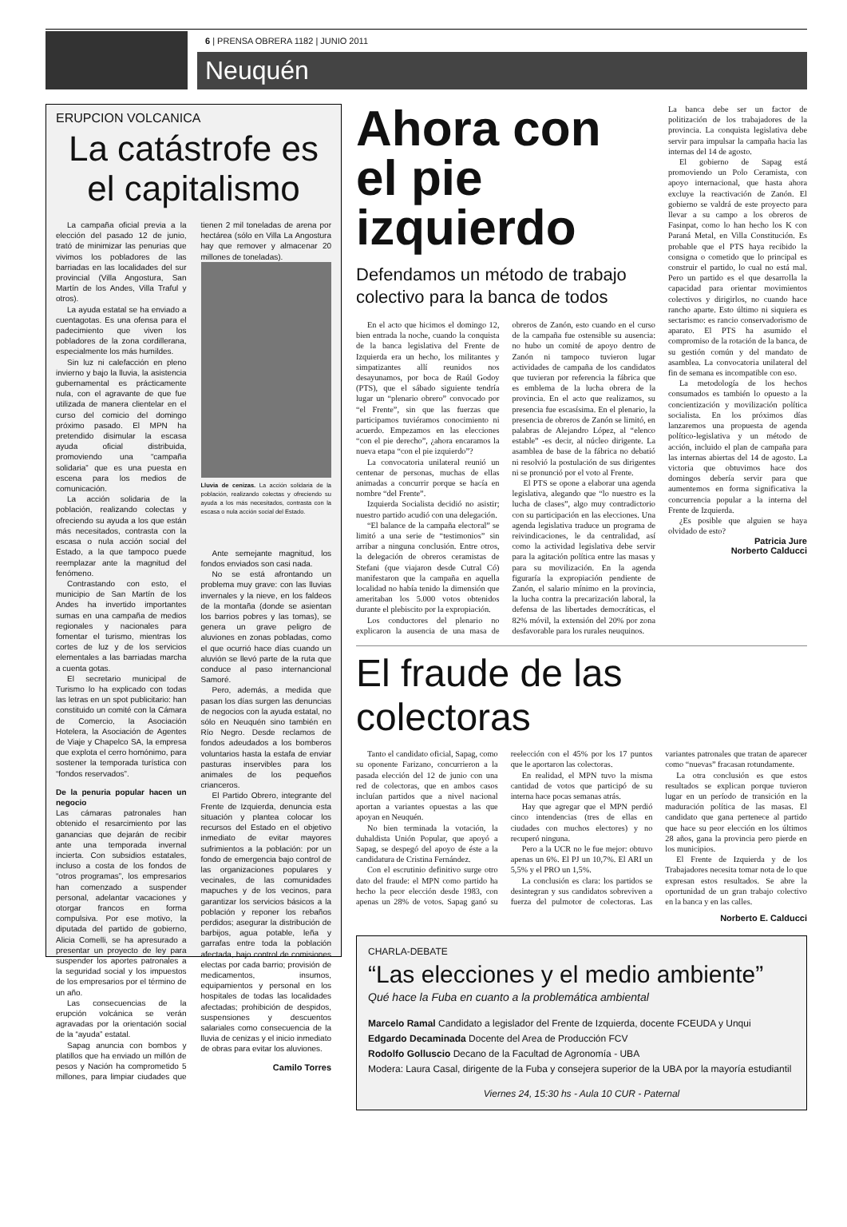6 | PRENSA OBRERA 1182 | JUNIO 2011
Neuquén
ERUPCION VOLCANICA
La catástrofe es el capitalismo
La campaña oficial previa a la elección del pasado 12 de junio, trató de minimizar las penurias que vivimos los pobladores de las barriadas en las localidades del sur provincial (Villa Angostura, San Martín de los Andes, Villa Traful y otros).
La ayuda estatal se ha enviado a cuentagotas. Es una ofensa para el padecimiento que viven los pobladores de la zona cordillerana, especialmente los más humildes.
Sin luz ni calefacción en pleno invierno y bajo la lluvia, la asistencia gubernamental es prácticamente nula, con el agravante de que fue utilizada de manera clientelar en el curso del comicio del domingo próximo pasado. El MPN ha pretendido disimular la escasa ayuda oficial distribuida, promoviendo una “campaña solidaria” que es una puesta en escena para los medios de comunicación.
La acción solidaria de la población, realizando colectas y ofreciendo su ayuda a los que están más necesitados, contrasta con la escasa o nula acción social del Estado, a la que tampoco puede reemplazar ante la magnitud del fenómeno.
Contrastando con esto, el municipio de San Martín de los Andes ha invertido importantes sumas en una campaña de medios regionales y nacionales para fomentar el turismo, mientras los cortes de luz y de los servicios elementales a las barriadas marcha a cuenta gotas.
El secretario municipal de Turismo lo ha explicado con todas las letras en un spot publicitario: han constituido un comité con la Cámara de Comercio, la Asociación Hotelera, la Asociación de Agentes de Viaje y Chapelco SA, la empresa que explota el cerro homónimo, para sostener la temporada turística con “fondos reservados”.
De la penuria popular hacen un negocio
Las cámaras patronales han obtenido el resarcimiento por las ganancias que dejarán de recibir ante una temporada invernal incierta. Con subsidios estatales, incluso a costa de los fondos de “otros programas”, los empresarios han comenzado a suspender personal, adelantar vacaciones y otorgar francos en forma compulsiva. Por ese motivo, la diputada del partido de gobierno, Alicia Comelli, se ha apresurado a presentar un proyecto de ley para suspender los aportes patronales a la seguridad social y los impuestos de los empresarios por el término de un año.
Las consecuencias de la erupción volcánica se verán agravadas por la orientación social de la “ayuda” estatal.
Sapag anuncia con bombos y platillos que ha enviado un millón de pesos y Nación ha comprometido 5 millones, para limpiar ciudades que tienen 2 mil toneladas de arena por hectárea (sólo en Villa La Angostura hay que remover y almacenar 20 millones de toneladas).
Lluvia de cenizas. La acción solidaria de la población, realizando colectas y ofreciendo su ayuda a los más necesitados, contrasta con la escasa o nula acción social del Estado.
Ante semejante magnitud, los fondos enviados son casi nada.
No se está afrontando un problema muy grave: con las lluvias invernales y la nieve, en los faldeos de la montaña (donde se asientan los barrios pobres y las tomas), se genera un grave peligro de aluviones en zonas pobladas, como el que ocurrió hace días cuando un aluvión se llevó parte de la ruta que conduce al paso internancional Samoré.
Pero, además, a medida que pasan los días surgen las denuncias de negocios con la ayuda estatal, no sólo en Neuquén sino también en Río Negro. Desde reclamos de fondos adeudados a los bomberos voluntarios hasta la estafa de enviar pasturas inservibles para los animales de los pequeños crianceros.
El Partido Obrero, integrante del Frente de Izquierda, denuncia esta situación y plantea colocar los recursos del Estado en el objetivo inmediato de evitar mayores sufrimientos a la población: por un fondo de emergencia bajo control de las organizaciones populares y vecinales, de las comunidades mapuches y de los vecinos, para garantizar los servicios básicos a la población y reponer los rebaños perdidos; asegurar la distribución de barbijos, agua potable, leña y garrafas entre toda la población afectada, bajo control de comisiones electas por cada barrio; provisión de medicamentos, insumos, equipamientos y personal en los hospitales de todas las localidades afectadas; prohibición de despidos, suspensiones y descuentos salariales como consecuencia de la lluvia de cenizas y el inicio inmediato de obras para evitar los aluviones.
Camilo Torres
Ahora con el pie izquierdo
Defendamos un método de trabajo colectivo para la banca de todos
En el acto que hicimos el domingo 12, bien entrada la noche, cuando la conquista de la banca legislativa del Frente de Izquierda era un hecho, los militantes y simpatizantes allí reunidos nos desayunamos, por boca de Raúl Godoy (PTS), que el sábado siguiente tendría lugar un “plenario obrero” convocado por “el Frente”, sin que las fuerzas que participamos tuviéramos conocimiento ni acuerdo. Empezamos en las elecciones “con el pie derecho”, ¿ahora encaramos la nueva etapa “con el pie izquierdo”?
La convocatoria unilateral reunió un centenar de personas, muchas de ellas animadas a concurrir porque se hacía en nombre “del Frente”.
Izquierda Socialista decidió no asistir; nuestro partido acudió con una delegación.
“El balance de la campaña electoral” se limitó a una serie de “testimonios” sin arribar a ninguna conclusión. Entre otros, la delegación de obreros ceramistas de Stefani (que viajaron desde Cutral Có) manifestaron que la campaña en aquella localidad no había tenido la dimensión que ameritaban los 5.000 votos obtenidos durante el plebiscito por la expropiación.
Los conductores del plenario no explicaron la ausencia de una masa de obreros de Zanón, esto cuando en el curso de la campaña fue ostensible su ausencia: no hubo un comité de apoyo dentro de Zanón ni tampoco tuvieron lugar actividades de campaña de los candidatos que tuvieran por referencia la fábrica que es emblema de la lucha obrera de la provincia. En el acto que realizamos, su presencia fue escasísima. En el plenario, la presencia de obreros de Zanón se limitó, en palabras de Alejandro López, al “elenco estable” -es decir, al núcleo dirigente. La asamblea de base de la fábrica no debatió ni resolvió la postulación de sus dirigentes ni se pronunció por el voto al Frente.
El PTS se opone a elaborar una agenda legislativa, alegando que “lo nuestro es la lucha de clases”, algo muy contradictorio con su participación en las elecciones. Una agenda legislativa traduce un programa de reivindicaciones, le da centralidad, así como la actividad legislativa debe servir para la agitación política entre las masas y para su movilización. En la agenda figuraría la expropiación pendiente de Zanón, el salario mínimo en la provincia, la lucha contra la precarización laboral, la defensa de las libertades democráticas, el 82% móvil, la extensión del 20% por zona desfavorable para los rurales neuquinos.
La banca debe ser un factor de politización de los trabajadores de la provincia. La conquista legislativa debe servir para impulsar la campaña hacia las internas del 14 de agosto.
El gobierno de Sapag está promoviendo un Polo Ceramista, con apoyo internacional, que hasta ahora excluye la reactivación de Zanón. El gobierno se valdrá de este proyecto para llevar a su campo a los obreros de Fasinpat, como lo han hecho los K con Paraná Metal, en Villa Constitución. Es probable que el PTS haya recibido la consigna o cometido que lo principal es construir el partido, lo cual no está mal. Pero un partido es el que desarrolla la capacidad para orientar movimientos colectivos y dirigirlos, no cuando hace rancho aparte. Esto último ni siquiera es sectarismo: es rancio conservadorismo de aparato. El PTS ha asumido el compromiso de la rotación de la banca, de su gestión común y del mandato de asamblea. La convocatoria unilateral del fin de semana es incompatible con eso.
La metodología de los hechos consumados es también lo opuesto a la concientización y movilización política socialista. En los próximos días lanzaremos una propuesta de agenda político-legislativa y un método de acción, incluido el plan de campaña para las internas abiertas del 14 de agosto. La victoria que obtuvimos hace dos domingos debería servir para que aumentemos en forma significativa la concurrencia popular a la interna del Frente de Izquierda.
¿Es posible que alguien se haya olvidado de esto?
Patricia Jure
Norberto Calducci
El fraude de las colectoras
Tanto el candidato oficial, Sapag, como su oponente Farizano, concurrieron a la pasada elección del 12 de junio con una red de colectoras, que en ambos casos incluían partidos que a nivel nacional aportan a variantes opuestas a las que apoyan en Neuquén.
No bien terminada la votación, la duhaldista Unión Popular, que apoyó a Sapag, se despegó del apoyo de éste a la candidatura de Cristina Fernández.
Con el escrutinio definitivo surge otro dato del fraude: el MPN como partido ha hecho la peor elección desde 1983, con apenas un 28% de votos. Sapag ganó su reelección con el 45% por los 17 puntos que le aportaron las colectoras.
En realidad, el MPN tuvo la misma cantidad de votos que participó de su interna hace pocas semanas atrás.
Hay que agregar que el MPN perdió cinco intendencias (tres de ellas en ciudades con muchos electores) y no recuperó ninguna.
Pero a la UCR no le fue mejor: obtuvo apenas un 6%. El PJ un 10,7%. El ARI un 5,5% y el PRO un 1,5%.
La conclusión es clara: los partidos se desintegran y sus candidatos sobreviven a fuerza del pulmotor de colectoras. Las variantes patronales que tratan de aparecer como “nuevas” fracasan rotundamente.
La otra conclusión es que estos resultados se explican porque tuvieron lugar en un período de transición en la maduración política de las masas. El candidato que gana pertenece al partido que hace su peor elección en los últimos 28 años, gana la provincia pero pierde en los municipios.
El Frente de Izquierda y de los Trabajadores necesita tomar nota de lo que expresan estos resultados. Se abre la oportunidad de un gran trabajo colectivo en la banca y en las calles.
Norberto E. Calducci
CHARLA-DEBATE
“Las elecciones y el medio ambiente”
Qué hace la Fuba en cuanto a la problemática ambiental
Marcelo Ramal Candidato a legislador del Frente de Izquierda, docente FCEUDA y Unqui
Edgardo Decaminada Docente del Area de Producción FCV
Rodolfo Golluscio Decano de la Facultad de Agronomía - UBA
Modera: Laura Casal, dirigente de la Fuba y consejera superior de la UBA por la mayoría estudiantil
Viernes 24, 15:30 hs - Aula 10 CUR - Paternal